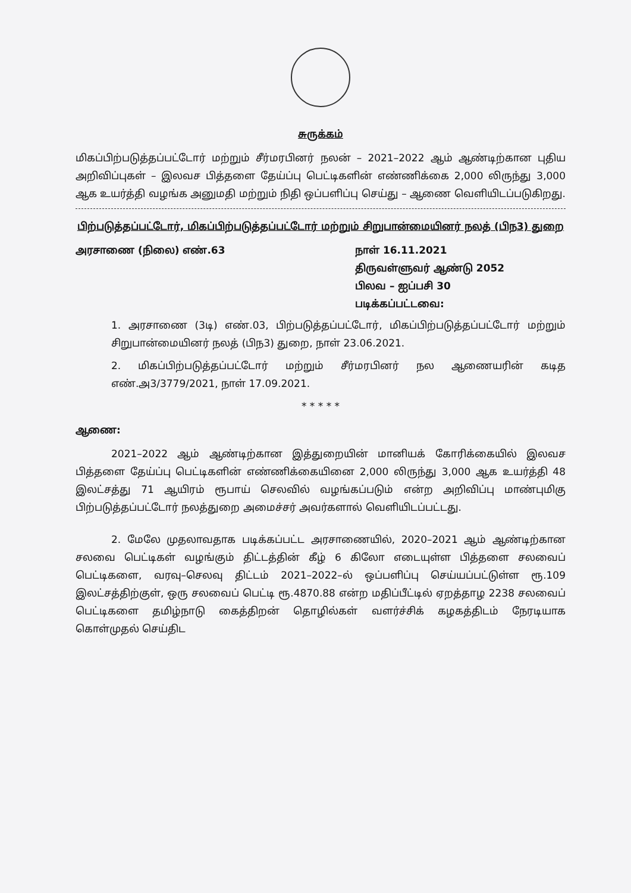சுருக்கம்
மிகப்பிற்படுத்தப்பட்டோர் மற்றும் சீர்மரபினர் நலன் – 2021–2022 ஆம் ஆண்டிற்கான புதிய அறிவிப்புகள் – இலவச பித்தளை தேய்ப்பு பெட்டிகளின் எண்ணிக்கை 2,000 லிருந்து 3,000 ஆக உயர்த்தி வழங்க அனுமதி மற்றும் நிதி ஒப்பளிப்பு செய்து – ஆணை வெளியிடப்படுகிறது.
பிற்படுத்தப்பட்டோர், மிகப்பிற்படுத்தப்பட்டோர் மற்றும் சிறுபான்மையினர் நலத் (பிந3) துறை
அரசாணை (நிலை) எண்.63 நாள் 16.11.2021
திருவள்ளுவர் ஆண்டு 2052
பிலவ – ஐப்பசி 30
படிக்கப்பட்டவை:
1. அரசாணை (3டி) எண்.03, பிற்படுத்தப்பட்டோர், மிகப்பிற்படுத்தப்பட்டோர் மற்றும் சிறுபான்மையினர் நலத் (பிந3) துறை, நாள் 23.06.2021.
2. மிகப்பிற்படுத்தப்பட்டோர் மற்றும் சீர்மரபினர் நல ஆணையரின் கடித எண்.அ3/3779/2021, நாள் 17.09.2021.
* * * * *
ஆணை:
2021–2022 ஆம் ஆண்டிற்கான இத்துறையின் மானியக் கோரிக்கையில் இலவச பித்தளை தேய்ப்பு பெட்டிகளின் எண்ணிக்கையினை 2,000 லிருந்து 3,000 ஆக உயர்த்தி 48 இலட்சத்து 71 ஆயிரம் ரூபாய் செலவில் வழங்கப்படும் என்ற அறிவிப்பு மாண்புமிகு பிற்படுத்தப்பட்டோர் நலத்துறை அமைச்சர் அவர்களால் வெளியிடப்பட்டது.
2. மேலே முதலாவதாக படிக்கப்பட்ட அரசாணையில், 2020–2021 ஆம் ஆண்டிற்கான சலவை பெட்டிகள் வழங்கும் திட்டத்தின் கீழ் 6 கிலோ எடையுள்ள பித்தளை சலவைப் பெட்டிகளை, வரவு–செலவு திட்டம் 2021–2022–ல் ஒப்பளிப்பு செய்யப்பட்டுள்ள ரூ.109 இலட்சத்திற்குள், ஒரு சலவைப் பெட்டி ரூ.4870.88 என்ற மதிப்பீட்டில் ஏறத்தாழ 2238 சலவைப் பெட்டிகளை தமிழ்நாடு கைத்திறன் தொழில்கள் வளர்ச்சிக் கழகத்திடம் நேரடியாக கொள்முதல் செய்திட